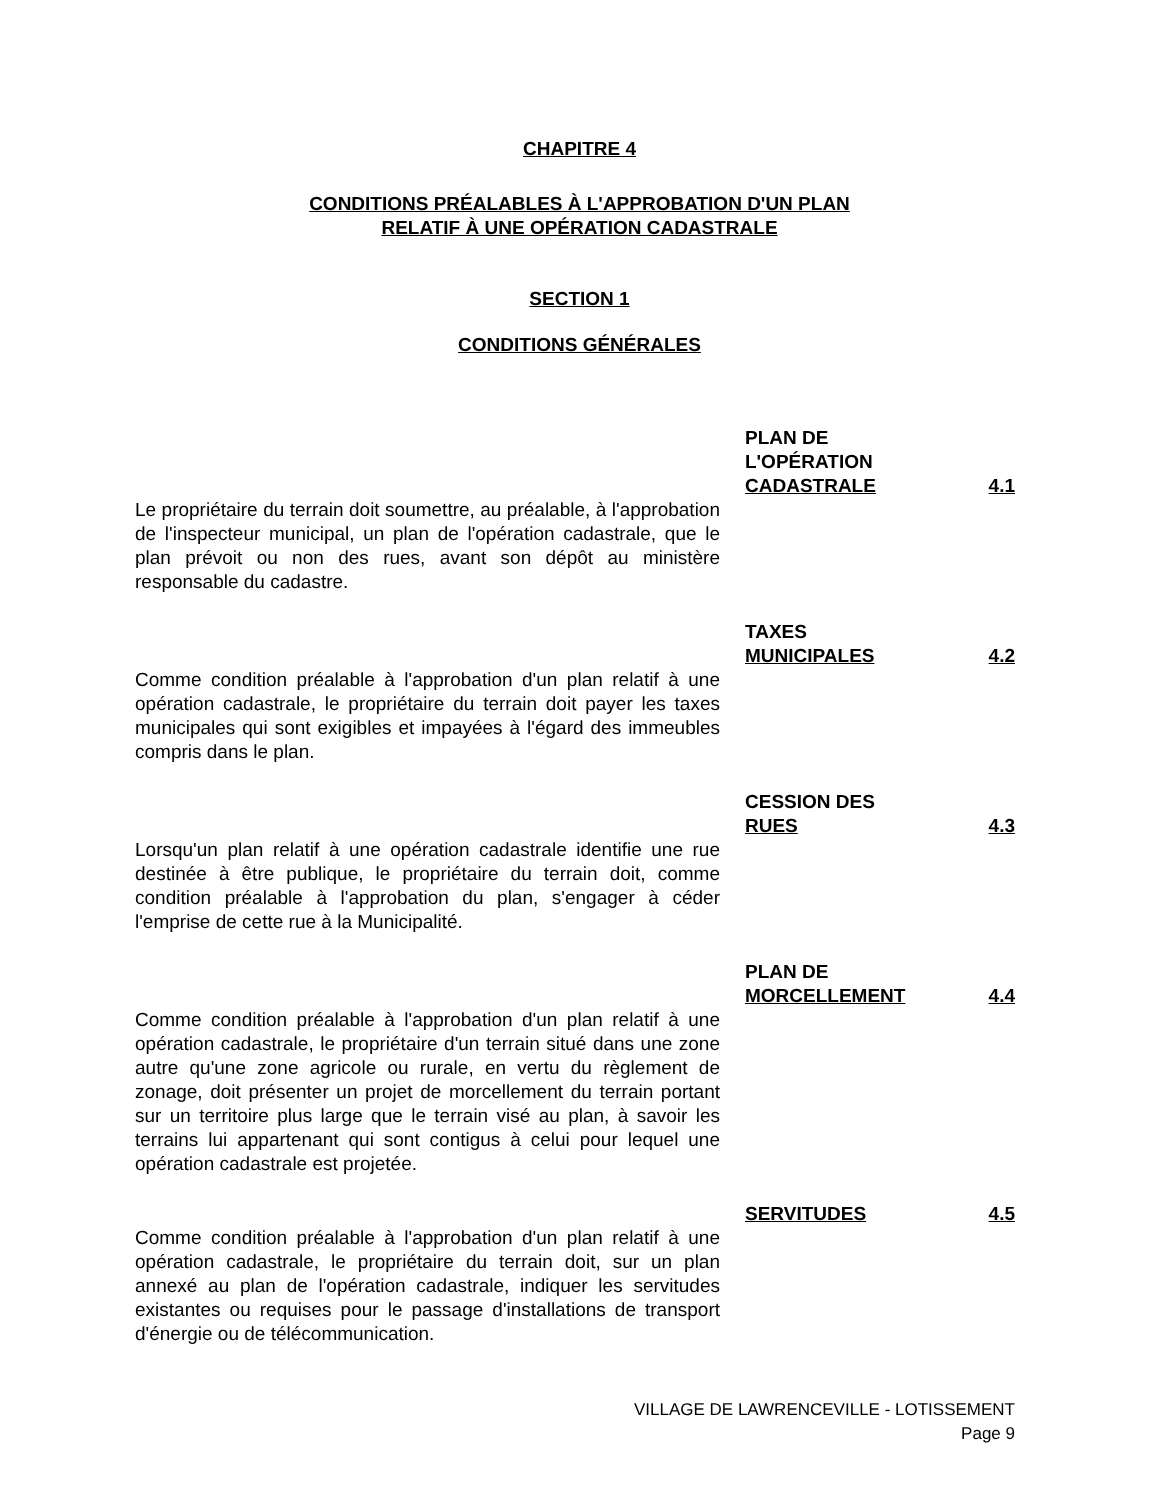CHAPITRE 4
CONDITIONS PRÉALABLES À L'APPROBATION D'UN PLAN
RELATIF À UNE OPÉRATION CADASTRALE
SECTION 1
CONDITIONS GÉNÉRALES
Le propriétaire du terrain doit soumettre, au préalable, à l'approbation de l'inspecteur municipal, un plan de l'opération cadastrale, que le plan prévoit ou non des rues, avant son dépôt au ministère responsable du cadastre.
PLAN DE
L'OPÉRATION
CADASTRALE
4.1
Comme condition préalable à l'approbation d'un plan relatif à une opération cadastrale, le propriétaire du terrain doit payer les taxes municipales qui sont exigibles et impayées à l'égard des immeubles compris dans le plan.
TAXES
MUNICIPALES
4.2
Lorsqu'un plan relatif à une opération cadastrale identifie une rue destinée à être publique, le propriétaire du terrain doit, comme condition préalable à l'approbation du plan, s'engager à céder l'emprise de cette rue à la Municipalité.
CESSION DES
RUES
4.3
Comme condition préalable à l'approbation d'un plan relatif à une opération cadastrale, le propriétaire d'un terrain situé dans une zone autre qu'une zone agricole ou rurale, en vertu du règlement de zonage, doit présenter un projet de morcellement du terrain portant sur un territoire plus large que le terrain visé au plan, à savoir les terrains lui appartenant qui sont contigus à celui pour lequel une opération cadastrale est projetée.
PLAN DE
MORCELLEMENT
4.4
Comme condition préalable à l'approbation d'un plan relatif à une opération cadastrale, le propriétaire du terrain doit, sur un plan annexé au plan de l'opération cadastrale, indiquer les servitudes existantes ou requises pour le passage d'installations de transport d'énergie ou de télécommunication.
SERVITUDES 4.5
VILLAGE DE LAWRENCEVILLE - LOTISSEMENT
Page 9